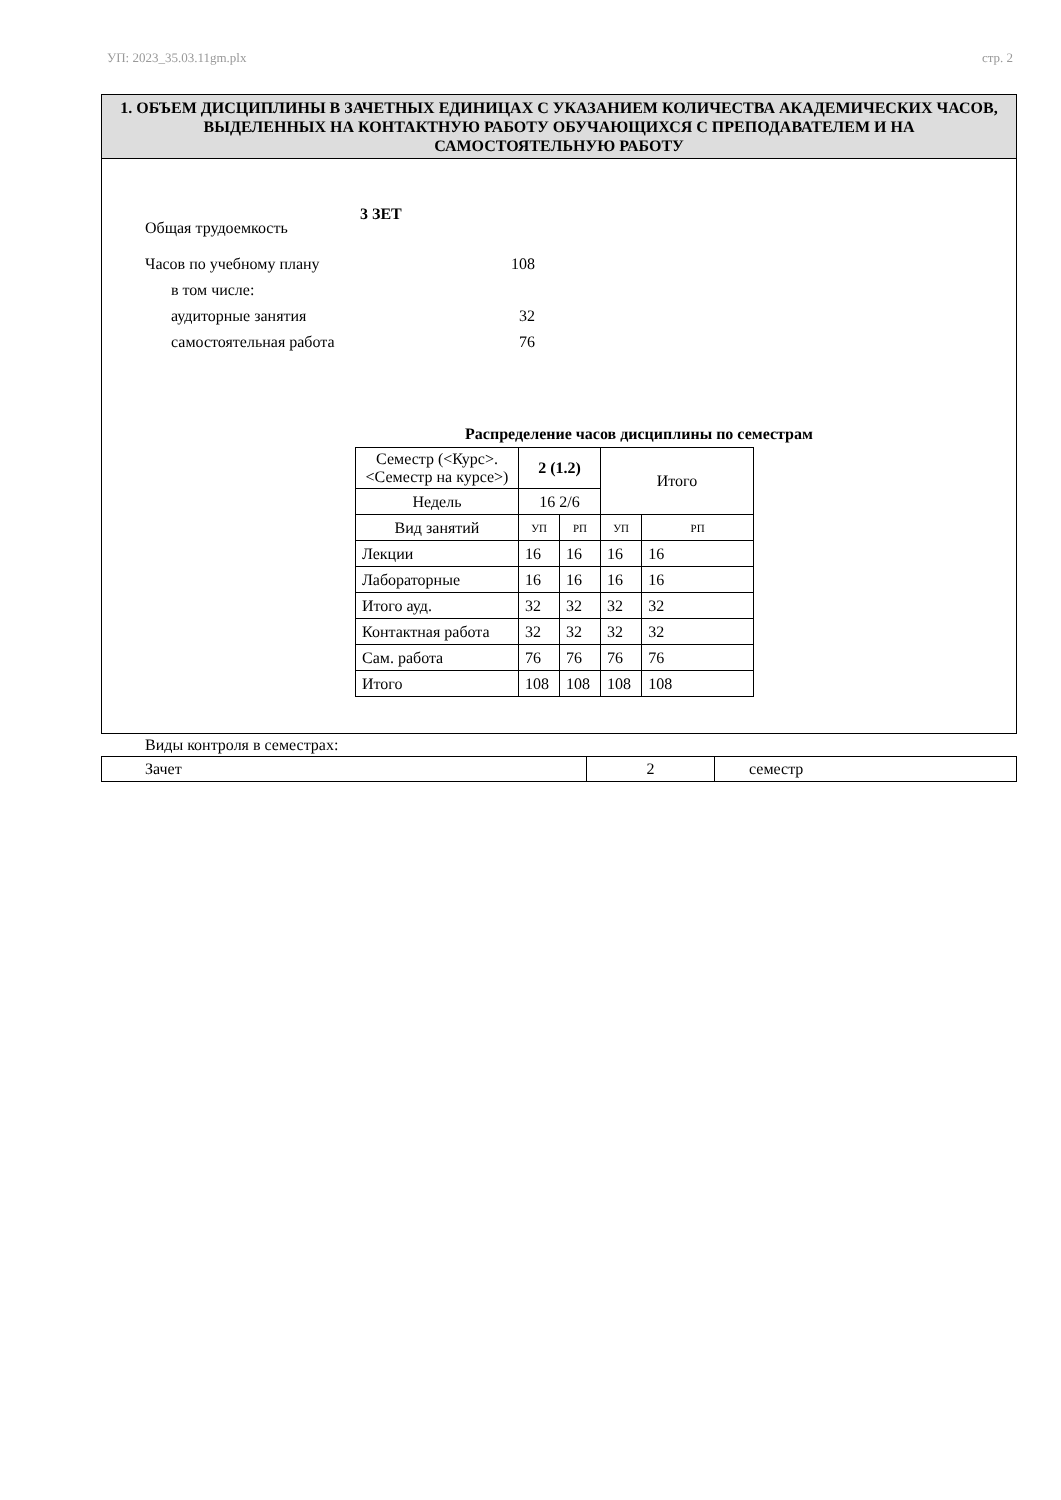УП: 2023_35.03.11gm.plx стр. 2
1. ОБЪЕМ ДИСЦИПЛИНЫ В ЗАЧЕТНЫХ ЕДИНИЦАХ С УКАЗАНИЕМ КОЛИЧЕСТВА АКАДЕМИЧЕСКИХ ЧАСОВ, ВЫДЕЛЕННЫХ НА КОНТАКТНУЮ РАБОТУ ОБУЧАЮЩИХСЯ С ПРЕПОДАВАТЕЛЕМ И НА САМОСТОЯТЕЛЬНУЮ РАБОТУ
Общая трудоемкость 3 ЗЕТ
Часов по учебному плану 108
в том числе:
аудиторные занятия 32
самостоятельная работа 76
Распределение часов дисциплины по семестрам
| Семестр (<Курс>.<Семестр на курсе>) | 2 (1.2) | | Итого | |
| Недель | 16 2/6 | | | |
| Вид занятий | УП | РП | УП | РП |
| Лекции | 16 | 16 | 16 | 16 |
| Лабораторные | 16 | 16 | 16 | 16 |
| Итого ауд. | 32 | 32 | 32 | 32 |
| Контактная работа | 32 | 32 | 32 | 32 |
| Сам. работа | 76 | 76 | 76 | 76 |
| Итого | 108 | 108 | 108 | 108 |
Виды контроля в семестрах:
| Зачет | 2 | семестр |